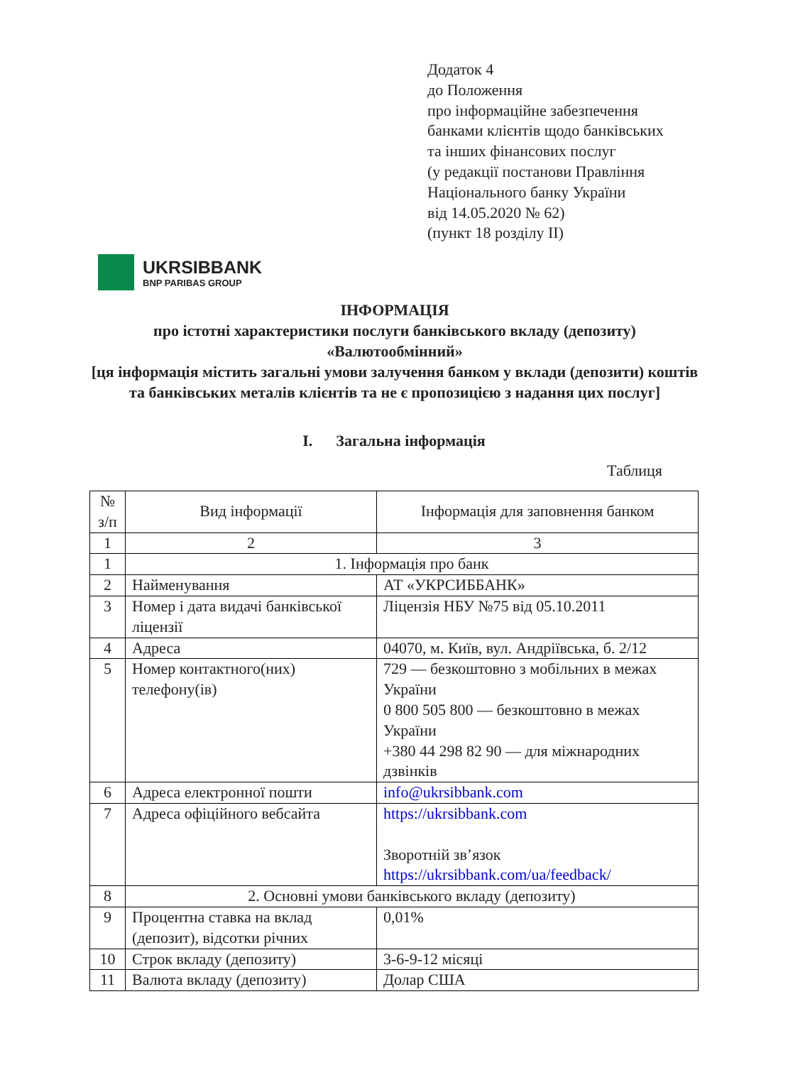Додаток 4
до Положення
про інформаційне забезпечення
банками клієнтів щодо банківських
та інших фінансових послуг
(у редакції постанови Правління
Національного банку України
від 14.05.2020 № 62)
(пункт 18 розділу ІІ)
UKRSIBBANK
BNP PARIBAS GROUP
ІНФОРМАЦІЯ
про істотні характеристики послуги банківського вкладу (депозиту)
«Валютообмінний»
[ця інформація містить загальні умови залучення банком у вклади (депозити) коштів та банківських металів клієнтів та не є пропозицією з надання цих послуг]
I. Загальна інформація
Таблиця
| № з/п | Вид інформації | Інформація для заповнення банком |
| --- | --- | --- |
| 1 | 2 | 3 |
| 1 | 1. Інформація про банк | |
| 2 | Найменування | АТ «УКРСИББАНК» |
| 3 | Номер і дата видачі банківської ліцензії | Ліцензія НБУ №75 від 05.10.2011 |
| 4 | Адреса | 04070, м. Київ, вул. Андріївська, б. 2/12 |
| 5 | Номер контактного(них) телефону(ів) | 729 — безкоштовно з мобільних в межах України 0 800 505 800 — безкоштовно в межах України +380 44 298 82 90 — для міжнародних дзвінків |
| 6 | Адреса електронної пошти | info@ukrsibbank.com |
| 7 | Адреса офіційного вебсайта | https://ukrsibbank.com Зворотній зв’язок https://ukrsibbank.com/ua/feedback/ |
| 8 | 2. Основні умови банківського вкладу (депозиту) | |
| 9 | Процентна ставка на вклад (депозит), відсотки річних | 0,01% |
| 10 | Строк вкладу (депозиту) | 3-6-9-12 місяці |
| 11 | Валюта вкладу (депозиту) | Долар США |